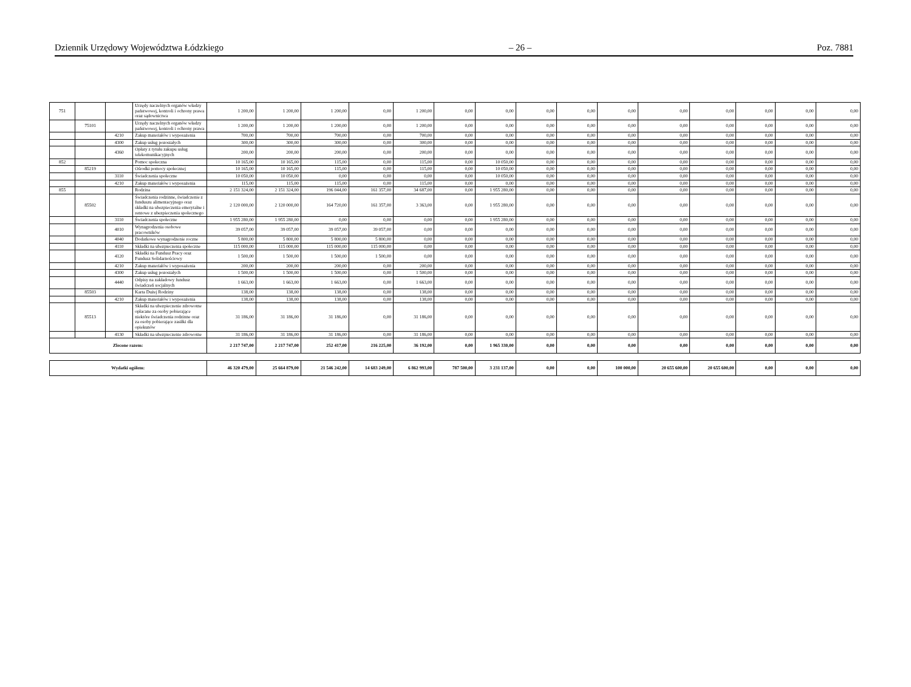Dziennik Urzędowy Województwa Łódzkiego – 26 – Poz. 7881
| 751 | | | Urzędy naczelnych organów władzy państwowej, kontroli i ochrony prawa oraz sądownictwa | 1 200,00 | 1 200,00 | 1 200,00 | 0,00 | 1 200,00 | 0,00 | 0,00 | 0,00 | 0,00 | 0,00 | 0,00 | 0,00 | 0,00 | 0,00 | 0,00 |
| | 75101 | | Urzędy naczelnych organów władzy państwowej, kontroli i ochrony prawa | 1 200,00 | 1 200,00 | 1 200,00 | 0,00 | 1 200,00 | 0,00 | 0,00 | 0,00 | 0,00 | 0,00 | 0,00 | 0,00 | 0,00 | 0,00 | 0,00 |
| | | 4210 | Zakup materiałów i wyposażenia | 700,00 | 700,00 | 700,00 | 0,00 | 700,00 | 0,00 | 0,00 | 0,00 | 0,00 | 0,00 | 0,00 | 0,00 | 0,00 | 0,00 | 0,00 |
| | | 4300 | Zakup usług pozostałych | 300,00 | 300,00 | 300,00 | 0,00 | 300,00 | 0,00 | 0,00 | 0,00 | 0,00 | 0,00 | 0,00 | 0,00 | 0,00 | 0,00 | 0,00 |
| | | 4360 | Opłaty z tytułu zakupu usług telekomunikacyjnych | 200,00 | 200,00 | 200,00 | 0,00 | 200,00 | 0,00 | 0,00 | 0,00 | 0,00 | 0,00 | 0,00 | 0,00 | 0,00 | 0,00 | 0,00 |
| 852 | | | Pomoc społeczna | 10 165,00 | 10 165,00 | 115,00 | 0,00 | 115,00 | 0,00 | 10 050,00 | 0,00 | 0,00 | 0,00 | 0,00 | 0,00 | 0,00 | 0,00 | 0,00 |
| | 85219 | | Ośrodki pomocy społecznej | 10 165,00 | 10 165,00 | 115,00 | 0,00 | 115,00 | 0,00 | 10 050,00 | 0,00 | 0,00 | 0,00 | 0,00 | 0,00 | 0,00 | 0,00 | 0,00 |
| | | 3110 | Świadczenia społeczne | 10 050,00 | 10 050,00 | 0,00 | 0,00 | 0,00 | 0,00 | 10 050,00 | 0,00 | 0,00 | 0,00 | 0,00 | 0,00 | 0,00 | 0,00 | 0,00 |
| | | 4210 | Zakup materiałów i wyposażenia | 115,00 | 115,00 | 115,00 | 0,00 | 115,00 | 0,00 | 0,00 | 0,00 | 0,00 | 0,00 | 0,00 | 0,00 | 0,00 | 0,00 | 0,00 |
| 855 | | | Rodzina | 2 151 324,00 | 2 151 324,00 | 196 044,00 | 161 357,00 | 34 687,00 | 0,00 | 1 955 280,00 | 0,00 | 0,00 | 0,00 | 0,00 | 0,00 | 0,00 | 0,00 | 0,00 |
| | 85502 | | Świadczenia rodzinne, świadczenie z funduszu alimentacyjnego oraz składki na ubezpieczenia emerytalne i rentowe z ubezpieczenia społecznego | 2 120 000,00 | 2 120 000,00 | 164 720,00 | 161 357,00 | 3 363,00 | 0,00 | 1 955 280,00 | 0,00 | 0,00 | 0,00 | 0,00 | 0,00 | 0,00 | 0,00 | 0,00 |
| | | 3110 | Świadczenia społeczne | 1 955 280,00 | 1 955 280,00 | 0,00 | 0,00 | 0,00 | 0,00 | 1 955 280,00 | 0,00 | 0,00 | 0,00 | 0,00 | 0,00 | 0,00 | 0,00 | 0,00 |
| | | 4010 | Wynagrodzenia osobowe pracowników | 39 057,00 | 39 057,00 | 39 057,00 | 39 057,00 | 0,00 | 0,00 | 0,00 | 0,00 | 0,00 | 0,00 | 0,00 | 0,00 | 0,00 | 0,00 | 0,00 |
| | | 4040 | Dodatkowe wynagrodzenie roczne | 5 800,00 | 5 800,00 | 5 800,00 | 5 800,00 | 0,00 | 0,00 | 0,00 | 0,00 | 0,00 | 0,00 | 0,00 | 0,00 | 0,00 | 0,00 | 0,00 |
| | | 4110 | Składki na ubezpieczenia społeczne | 115 000,00 | 115 000,00 | 115 000,00 | 115 000,00 | 0,00 | 0,00 | 0,00 | 0,00 | 0,00 | 0,00 | 0,00 | 0,00 | 0,00 | 0,00 | 0,00 |
| | | 4120 | Składki na Fundusz Pracy oraz Fundusz Solidarnościowy | 1 500,00 | 1 500,00 | 1 500,00 | 1 500,00 | 0,00 | 0,00 | 0,00 | 0,00 | 0,00 | 0,00 | 0,00 | 0,00 | 0,00 | 0,00 | 0,00 |
| | | 4210 | Zakup materiałów i wyposażenia | 200,00 | 200,00 | 200,00 | 0,00 | 200,00 | 0,00 | 0,00 | 0,00 | 0,00 | 0,00 | 0,00 | 0,00 | 0,00 | 0,00 | 0,00 |
| | | 4300 | Zakup usług pozostałych | 1 500,00 | 1 500,00 | 1 500,00 | 0,00 | 1 500,00 | 0,00 | 0,00 | 0,00 | 0,00 | 0,00 | 0,00 | 0,00 | 0,00 | 0,00 | 0,00 |
| | | 4440 | Odpisy na zakładowy fundusz świadczeń socjalnych | 1 663,00 | 1 663,00 | 1 663,00 | 0,00 | 1 663,00 | 0,00 | 0,00 | 0,00 | 0,00 | 0,00 | 0,00 | 0,00 | 0,00 | 0,00 | 0,00 |
| | 85503 | | Karta Dużej Rodziny | 138,00 | 138,00 | 138,00 | 0,00 | 138,00 | 0,00 | 0,00 | 0,00 | 0,00 | 0,00 | 0,00 | 0,00 | 0,00 | 0,00 | 0,00 |
| | | 4210 | Zakup materiałów i wyposażenia | 138,00 | 138,00 | 138,00 | 0,00 | 138,00 | 0,00 | 0,00 | 0,00 | 0,00 | 0,00 | 0,00 | 0,00 | 0,00 | 0,00 | 0,00 |
| | 85513 | | Składki na ubezpieczenie zdrowotne opłacane za osoby pobierające niektóre świadczenia rodzinne oraz za osoby pobierające zasiłki dla opiekunów | 31 186,00 | 31 186,00 | 31 186,00 | 0,00 | 31 186,00 | 0,00 | 0,00 | 0,00 | 0,00 | 0,00 | 0,00 | 0,00 | 0,00 | 0,00 | 0,00 |
| | | 4130 | Składki na ubezpieczenie zdrowotne | 31 186,00 | 31 186,00 | 31 186,00 | 0,00 | 31 186,00 | 0,00 | 0,00 | 0,00 | 0,00 | 0,00 | 0,00 | 0,00 | 0,00 | 0,00 | 0,00 |
| Zlecone razem: | | | | 2 217 747,00 | 2 217 747,00 | 252 417,00 | 216 225,00 | 36 192,00 | 0,00 | 1 965 330,00 | 0,00 | 0,00 | 0,00 | 0,00 | 0,00 | 0,00 | 0,00 | 0,00 |
| Wydatki ogółem: | | | | 46 320 479,00 | 25 664 879,00 | 21 546 242,00 | 14 683 249,00 | 6 862 993,00 | 787 500,00 | 3 231 137,00 | 0,00 | 0,00 | 100 000,00 | 20 655 600,00 | 20 655 600,00 | 0,00 | 0,00 | 0,00 |